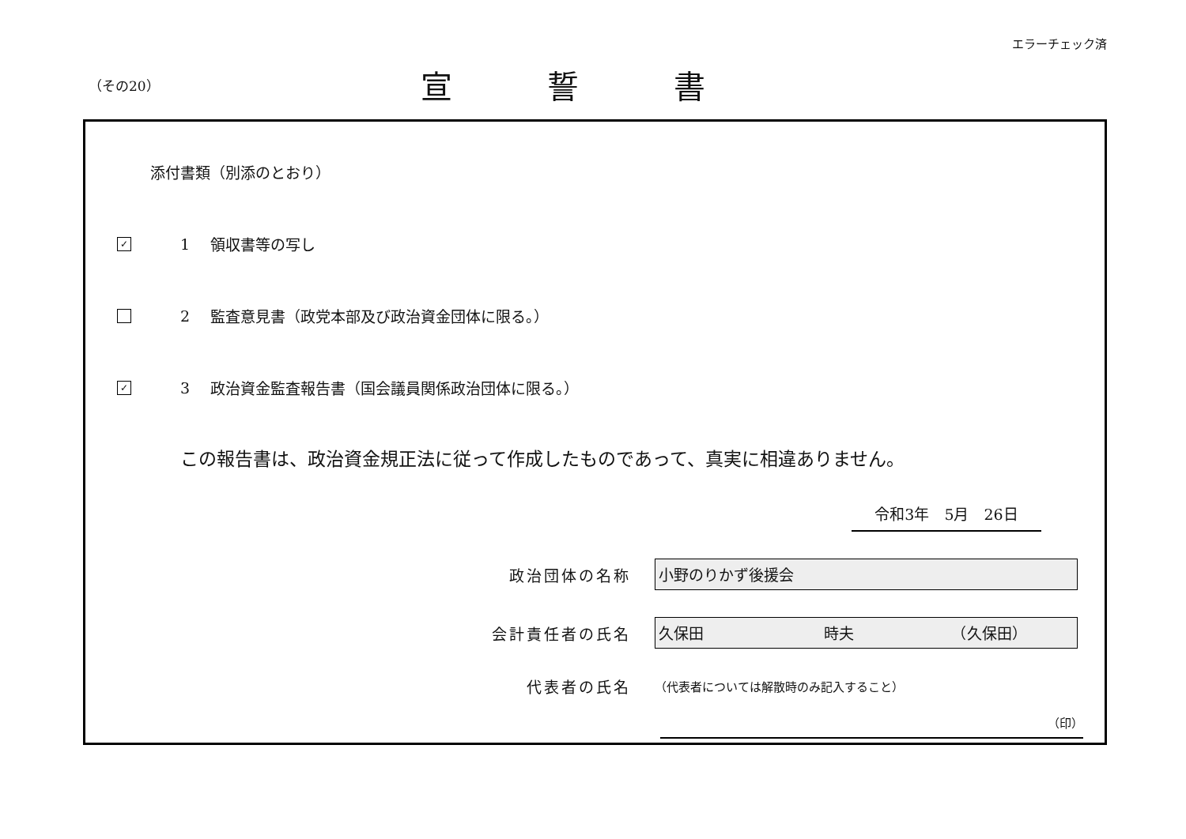エラーチェック済
（その20）
宣誓書
添付書類（別添のとおり）
✓
1 領収書等の写し
2
監査意見書（政党本部及び政治資金団体に限る。）
✓
3
政治資金監査報告書（国会議員関係政治団体に限る。）
この報告書は、政治資金規正法に従って作成したものであって、真実に相違ありません。
令和3年　5月　26日
政治団体の名称
小野のりかず後援会
会計責任者の氏名
久保田　　　　　　　　時夫　　　　　　　（久保田）
代表者の氏名
（代表者については解散時のみ記入すること）
（印）